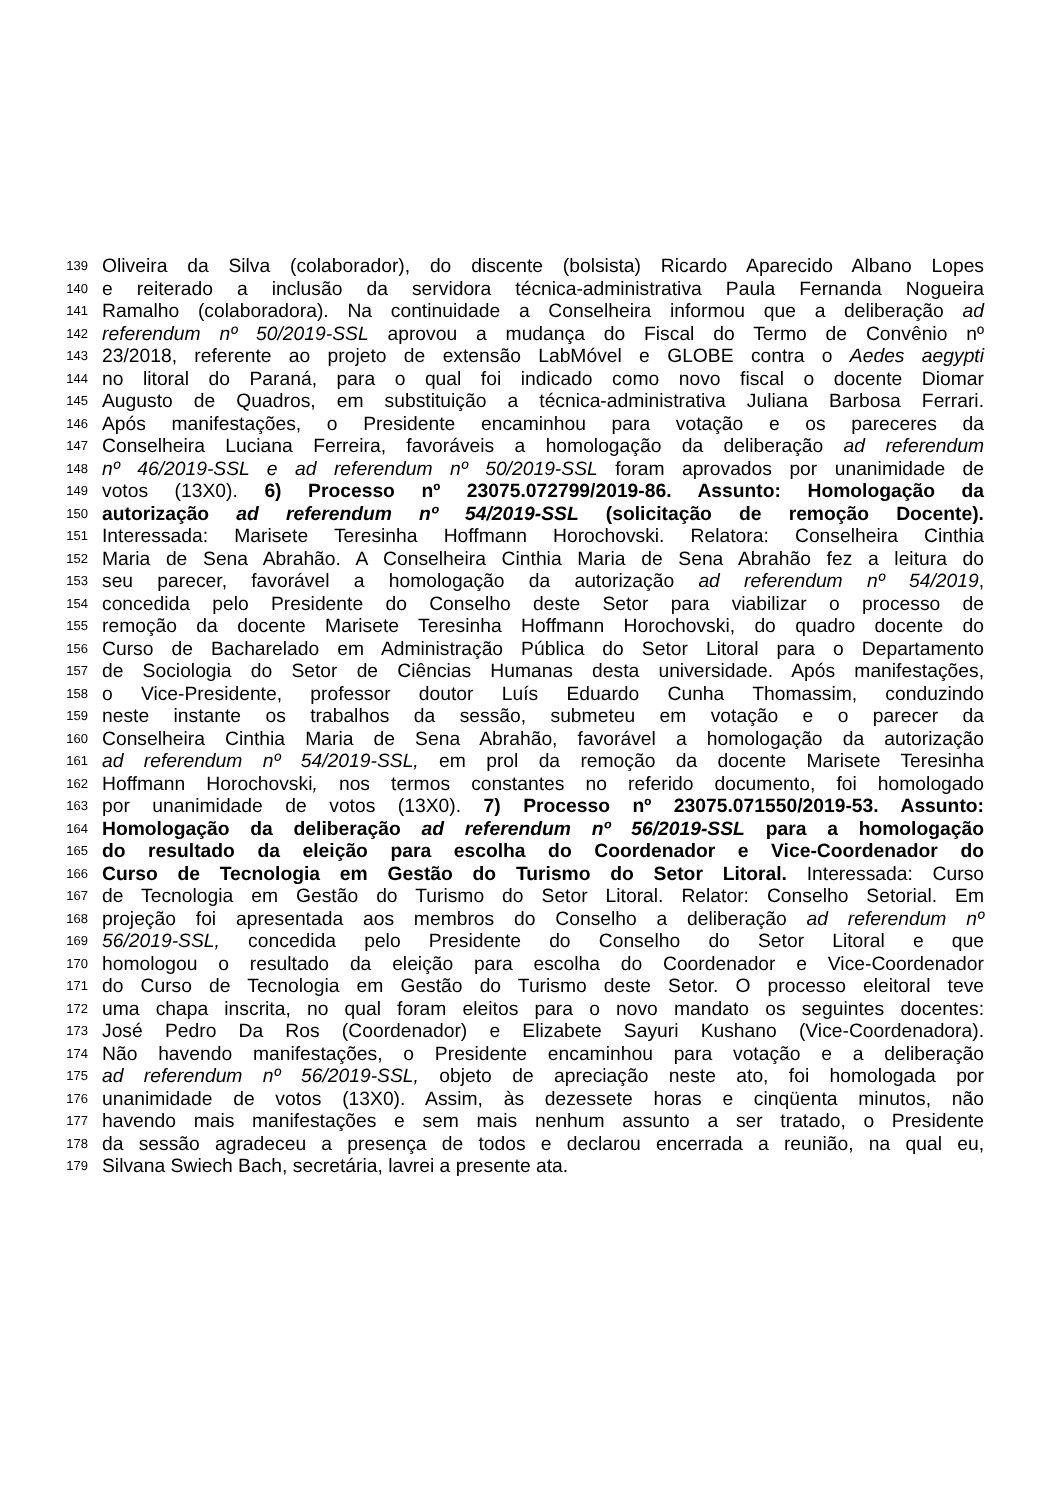139 Oliveira da Silva (colaborador), do discente (bolsista) Ricardo Aparecido Albano Lopes
140 e reiterado a inclusão da servidora técnica-administrativa Paula Fernanda Nogueira
141 Ramalho (colaboradora). Na continuidade a Conselheira informou que a deliberação ad
142 referendum nº 50/2019-SSL aprovou a mudança do Fiscal do Termo de Convênio nº
143 23/2018, referente ao projeto de extensão LabMóvel e GLOBE contra o Aedes aegypti
144 no litoral do Paraná, para o qual foi indicado como novo fiscal o docente Diomar
145 Augusto de Quadros, em substituição a técnica-administrativa Juliana Barbosa Ferrari.
146 Após manifestações, o Presidente encaminhou para votação e os pareceres da
147 Conselheira Luciana Ferreira, favoráveis a homologação da deliberação ad referendum
148 nº 46/2019-SSL e ad referendum nº 50/2019-SSL foram aprovados por unanimidade de
149 votos (13X0). 6) Processo nº 23075.072799/2019-86. Assunto: Homologação da
150 autorização ad referendum nº 54/2019-SSL (solicitação de remoção Docente).
151 Interessada: Marisete Teresinha Hoffmann Horochovski. Relatora: Conselheira Cinthia
152 Maria de Sena Abrahão. A Conselheira Cinthia Maria de Sena Abrahão fez a leitura do
153 seu parecer, favorável a homologação da autorização ad referendum nº 54/2019,
154 concedida pelo Presidente do Conselho deste Setor para viabilizar o processo de
155 remoção da docente Marisete Teresinha Hoffmann Horochovski, do quadro docente do
156 Curso de Bacharelado em Administração Pública do Setor Litoral para o Departamento
157 de Sociologia do Setor de Ciências Humanas desta universidade. Após manifestações,
158 o Vice-Presidente, professor doutor Luís Eduardo Cunha Thomassim, conduzindo
159 neste instante os trabalhos da sessão, submeteu em votação e o parecer da
160 Conselheira Cinthia Maria de Sena Abrahão, favorável a homologação da autorização
161 ad referendum nº 54/2019-SSL, em prol da remoção da docente Marisete Teresinha
162 Hoffmann Horochovski, nos termos constantes no referido documento, foi homologado
163 por unanimidade de votos (13X0). 7) Processo nº 23075.071550/2019-53. Assunto:
164 Homologação da deliberação ad referendum nº 56/2019-SSL para a homologação
165 do resultado da eleição para escolha do Coordenador e Vice-Coordenador do
166 Curso de Tecnologia em Gestão do Turismo do Setor Litoral. Interessada: Curso
167 de Tecnologia em Gestão do Turismo do Setor Litoral. Relator: Conselho Setorial. Em
168 projeção foi apresentada aos membros do Conselho a deliberação ad referendum nº
169 56/2019-SSL, concedida pelo Presidente do Conselho do Setor Litoral e que
170 homologou o resultado da eleição para escolha do Coordenador e Vice-Coordenador
171 do Curso de Tecnologia em Gestão do Turismo deste Setor. O processo eleitoral teve
172 uma chapa inscrita, no qual foram eleitos para o novo mandato os seguintes docentes:
173 José Pedro Da Ros (Coordenador) e Elizabete Sayuri Kushano (Vice-Coordenadora).
174 Não havendo manifestações, o Presidente encaminhou para votação e a deliberação
175 ad referendum nº 56/2019-SSL, objeto de apreciação neste ato, foi homologada por
176 unanimidade de votos (13X0). Assim, às dezessete horas e cinqüenta minutos, não
177 havendo mais manifestações e sem mais nenhum assunto a ser tratado, o Presidente
178 da sessão agradeceu a presença de todos e declarou encerrada a reunião, na qual eu,
179 Silvana Swiech Bach, secretária, lavrei a presente ata.